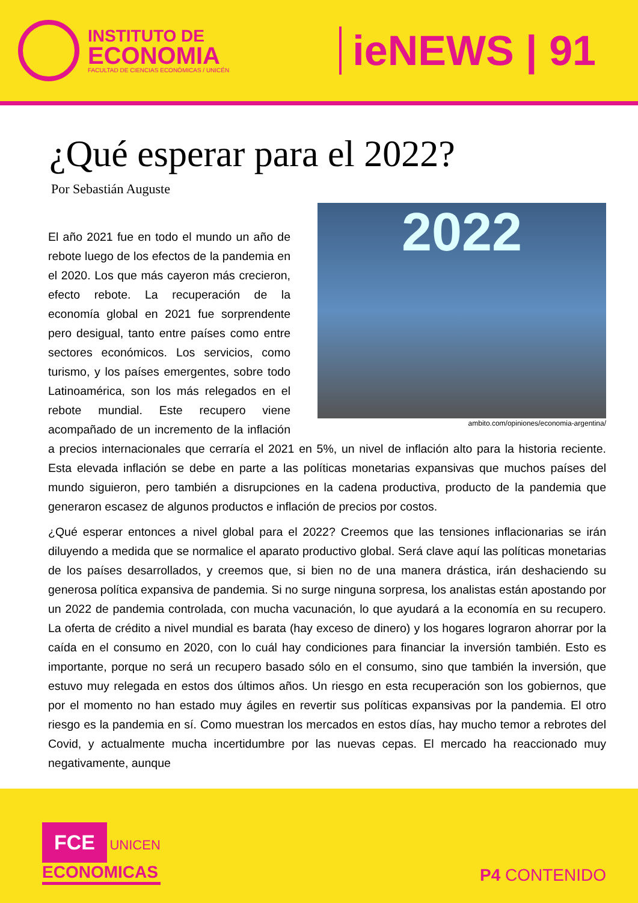INSTITUTO DE
ECONOMIA
FACULTAD DE CIENCIAS ECONÓMICAS / UNICÉN
ieNEWS | 91
¿Qué esperar para el 2022?
Por Sebastián Auguste
2022
ambito.com/opiniones/economia-argentina/
El año 2021 fue en todo el mundo un año de rebote luego de los efectos de la pandemia en el 2020. Los que más cayeron más crecieron, efecto rebote. La recuperación de la economía global en 2021 fue sorprendente pero desigual, tanto entre países como entre sectores económicos. Los servicios, como turismo, y los países emergentes, sobre todo Latinoamérica, son los más relegados en el rebote mundial. Este recupero viene acompañado de un incremento de la inflación a precios internacionales que cerraría el 2021 en 5%, un nivel de inflación alto para la historia reciente. Esta elevada inflación se debe en parte a las políticas monetarias expansivas que muchos países del mundo siguieron, pero también a disrupciones en la cadena productiva, producto de la pandemia que generaron escasez de algunos productos e inflación de precios por costos.
¿Qué esperar entonces a nivel global para el 2022? Creemos que las tensiones inflacionarias se irán diluyendo a medida que se normalice el aparato productivo global. Será clave aquí las políticas monetarias de los países desarrollados, y creemos que, si bien no de una manera drástica, irán deshaciendo su generosa política expansiva de pandemia. Si no surge ninguna sorpresa, los analistas están apostando por un 2022 de pandemia controlada, con mucha vacunación, lo que ayudará a la economía en su recupero. La oferta de crédito a nivel mundial es barata (hay exceso de dinero) y los hogares lograron ahorrar por la caída en el consumo en 2020, con lo cuál hay condiciones para financiar la inversión también. Esto es importante, porque no será un recupero basado sólo en el consumo, sino que también la inversión, que estuvo muy relegada en estos dos últimos años. Un riesgo en esta recuperación son los gobiernos, que por el momento no han estado muy ágiles en revertir sus políticas expansivas por la pandemia. El otro riesgo es la pandemia en sí. Como muestran los mercados en estos días, hay mucho temor a rebrotes del Covid, y actualmente mucha incertidumbre por las nuevas cepas. El mercado ha reaccionado muy negativamente, aunque
FCE UNICEN
ECONOMICAS
P4 CONTENIDO